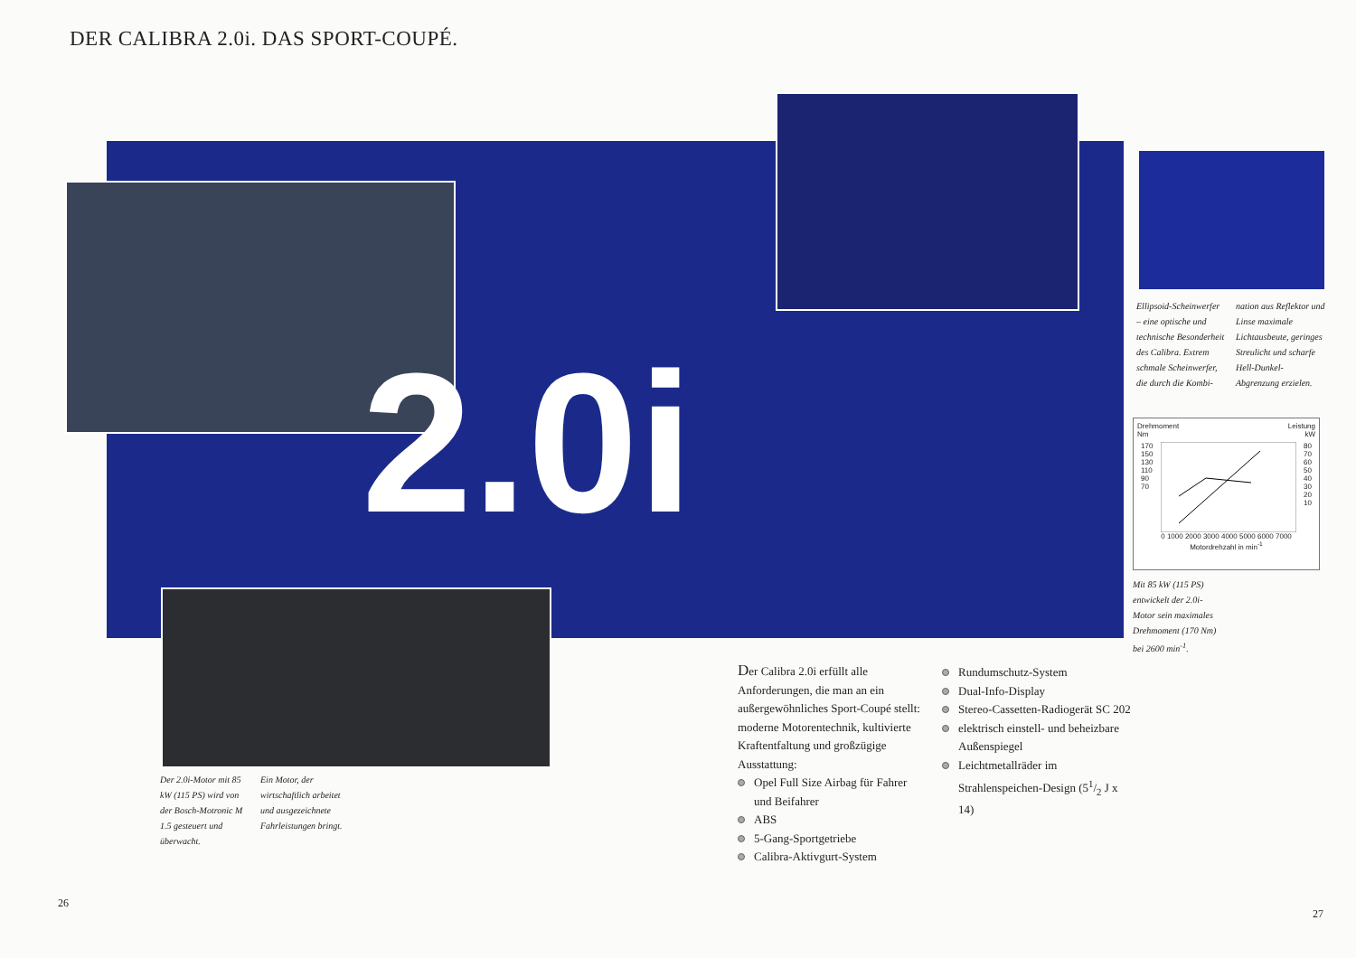2.0i
DER CALIBRA 2.0i. DAS SPORT-COUPÉ.
Ellipsoid-Scheinwerfer – eine optische und technische Besonderheit des Calibra. Extrem schmale Scheinwerfer, die durch die Kombi-
nation aus Reflektor und Linse maximale Lichtausbeute, geringes Streulicht und scharfe Hell-Dunkel-Abgrenzung erzielen.
Drehmoment
Nm Leistung
kW
170
150
130
110
90
70 80
70
60
50
40
30
20
10
0 1000 2000 3000 4000 5000 6000 7000
Motordrehzahl in min<sup>-1</sup>
Mit 85 kW (115 PS) entwickelt der 2.0i-Motor sein maximales Drehmoment (170 Nm) bei 2600 min<sup>-1</sup>.
Der 2.0i-Motor mit 85 kW (115 PS) wird von der Bosch-Motronic M 1.5 gesteuert und überwacht.
Ein Motor, der wirtschaftlich arbeitet und ausgezeichnete Fahrleistungen bringt.
Der Calibra 2.0i erfüllt alle Anforderungen, die man an ein außergewöhnliches Sport-Coupé stellt: moderne Motorentechnik, kultivierte Kraftentfaltung und großzügige Ausstattung:
Opel Full Size Airbag für Fahrer und Beifahrer
ABS
5-Gang-Sportgetriebe
Calibra-Aktivgurt-System
Rundumschutz-System
Dual-Info-Display
Stereo-Cassetten-Radiogerät SC 202
elektrisch einstell- und beheizbare Außenspiegel
Leichtmetallräder im Strahlenspeichen-Design (51/2 J x 14)
26
27